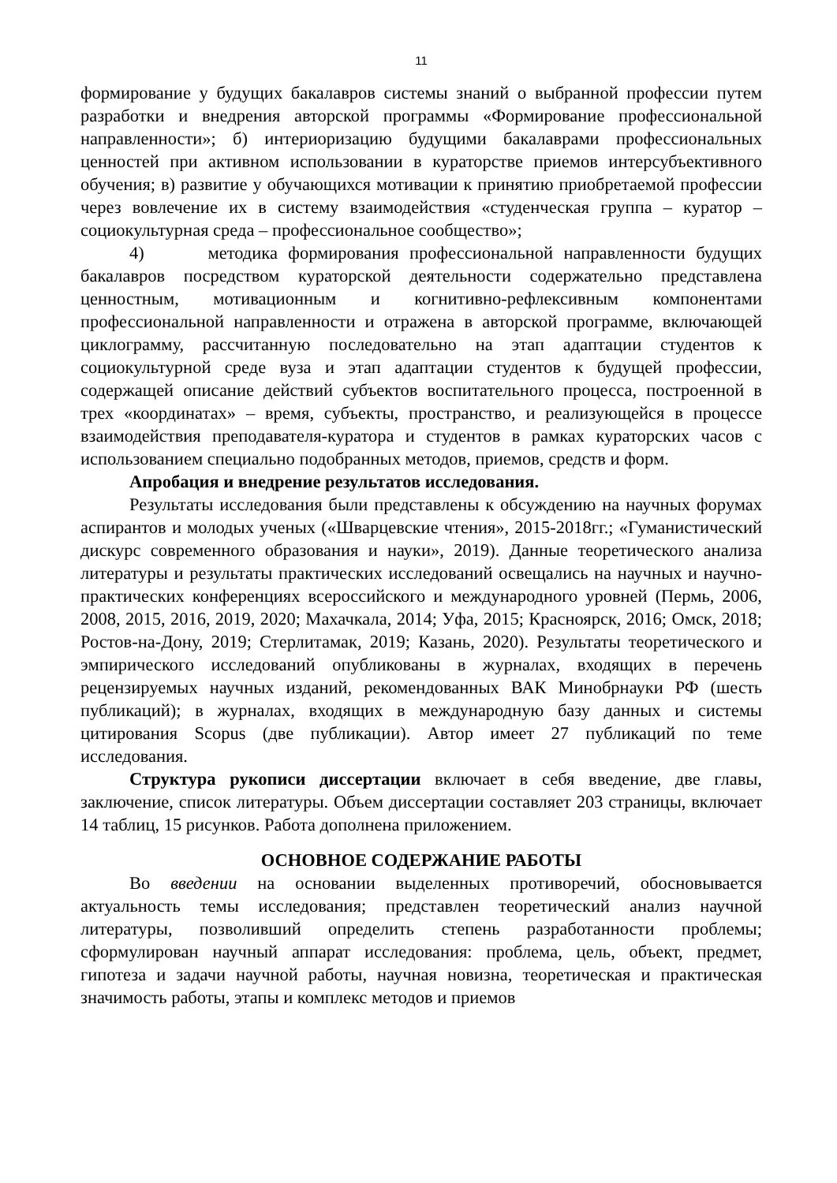11
формирование у будущих бакалавров системы знаний о выбранной профессии путем разработки и внедрения авторской программы «Формирование профессиональной направленности»; б) интериоризацию будущими бакалаврами профессиональных ценностей при активном использовании в кураторстве приемов интерсубъективного обучения; в) развитие у обучающихся мотивации к принятию приобретаемой профессии через вовлечение их в систему взаимодействия «студенческая группа – куратор – социокультурная среда – профессиональное сообщество»;
4) методика формирования профессиональной направленности будущих бакалавров посредством кураторской деятельности содержательно представлена ценностным, мотивационным и когнитивно-рефлексивным компонентами профессиональной направленности и отражена в авторской программе, включающей циклограмму, рассчитанную последовательно на этап адаптации студентов к социокультурной среде вуза и этап адаптации студентов к будущей профессии, содержащей описание действий субъектов воспитательного процесса, построенной в трех «координатах» – время, субъекты, пространство, и реализующейся в процессе взаимодействия преподавателя-куратора и студентов в рамках кураторских часов с использованием специально подобранных методов, приемов, средств и форм.
Апробация и внедрение результатов исследования.
Результаты исследования были представлены к обсуждению на научных форумах аспирантов и молодых ученых («Шварцевские чтения», 2015-2018гг.; «Гуманистический дискурс современного образования и науки», 2019). Данные теоретического анализа литературы и результаты практических исследований освещались на научных и научно-практических конференциях всероссийского и международного уровней (Пермь, 2006, 2008, 2015, 2016, 2019, 2020; Махачкала, 2014; Уфа, 2015; Красноярск, 2016; Омск, 2018; Ростов-на-Дону, 2019; Стерлитамак, 2019; Казань, 2020). Результаты теоретического и эмпирического исследований опубликованы в журналах, входящих в перечень рецензируемых научных изданий, рекомендованных ВАК Минобрнауки РФ (шесть публикаций); в журналах, входящих в международную базу данных и системы цитирования Scopus (две публикации). Автор имеет 27 публикаций по теме исследования.
Структура рукописи диссертации включает в себя введение, две главы, заключение, список литературы. Объем диссертации составляет 203 страницы, включает 14 таблиц, 15 рисунков. Работа дополнена приложением.
ОСНОВНОЕ СОДЕРЖАНИЕ РАБОТЫ
Во введении на основании выделенных противоречий, обосновывается актуальность темы исследования; представлен теоретический анализ научной литературы, позволивший определить степень разработанности проблемы; сформулирован научный аппарат исследования: проблема, цель, объект, предмет, гипотеза и задачи научной работы, научная новизна, теоретическая и практическая значимость работы, этапы и комплекс методов и приемов